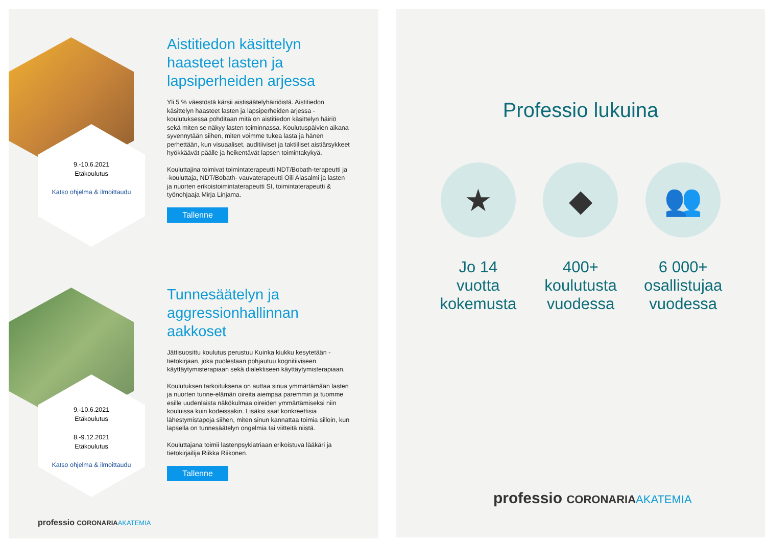9.-10.6.2021
Etäkoulutus
Katso ohjelma & ilmoittaudu
Aistitiedon käsittelyn haasteet lasten ja lapsiperheiden arjessa
Yli 5 % väestöstä kärsii aistisäätelyhäiriöistä. Aistitiedon käsittelyn haasteet lasten ja lapsiperheiden arjessa -koulutuksessa pohditaan mitä on aistitiedon käsittelyn häiriö sekä miten se näkyy lasten toiminnassa. Koulutuspäivien aikana syvennytään siihen, miten voimme tukea lasta ja hänen perhettään, kun visuaaliset, auditiiviset ja taktiiliset aistiärsykkeet hyökkäävät päälle ja heikentävät lapsen toimintakykyä.
Kouluttajina toimivat toimintaterapeutti NDT/Bobath-terapeutti ja -kouluttaja, NDT/Bobath- vauvaterapeutti Oili Alasalmi ja lasten ja nuorten erikoistoimintaterapeutti SI, toimintaterapeutti & työnohjaaja Mirja Linjama.
Tallenne
9.-10.6.2021
Etäkoulutus
8.-9.12.2021
Etäkoulutus
Katso ohjelma & ilmoittaudu
Tunnesäätelyn ja aggressionhallinnan aakkoset
Jättisuosittu koulutus perustuu Kuinka kiukku kesytetään -tietokirjaan, joka puolestaan pohjautuu kognitiiviseen käyttäytymisterapiaan sekä dialektiseen käyttäytymisterapiaan.
Koulutuksen tarkoituksena on auttaa sinua ymmärtämään lasten ja nuorten tunne-elämän oireita aiempaa paremmin ja tuomme esille uudenlaista näkökulmaa oireiden ymmärtämiseksi niin kouluissa kuin kodeissakin. Lisäksi saat konkreettisia lähestymistapoja siihen, miten sinun kannattaa toimia silloin, kun lapsella on tunnesäätelyn ongelmia tai viitteitä niistä.
Kouluttajana toimii lastenpsykiatriaan erikoistuva lääkäri ja tietokirjailija Riikka Riikonen.
Tallenne
professio CORONARIA AKATEMIA
Professio lukuina
★
Jo 14
vuotta
kokemusta
◆
400+
koulutusta
vuodessa
👥
6 000+
osallistujaa
vuodessa
professio CORONARIA AKATEMIA